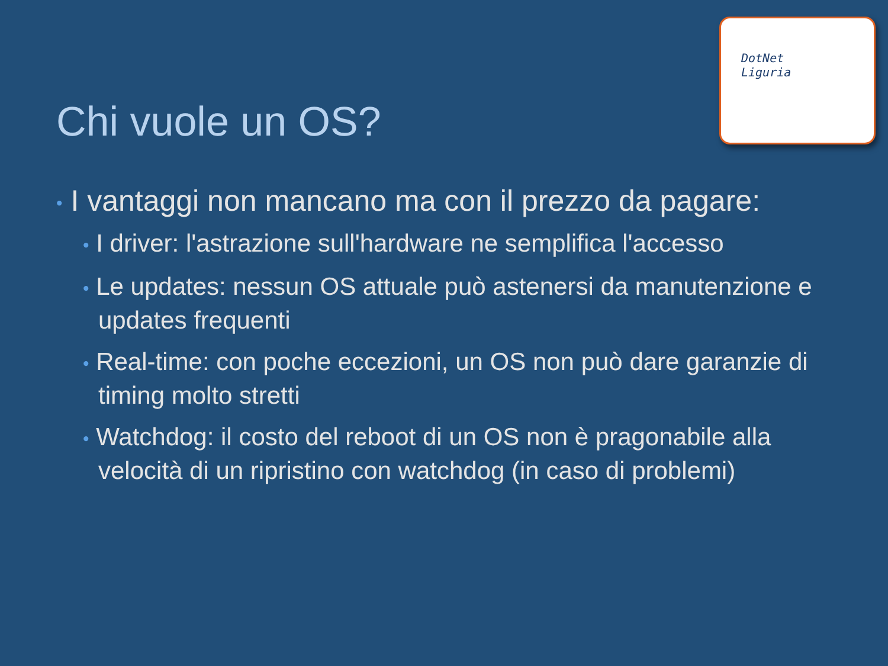DotNet
Liguria
Chi vuole un OS?
• I vantaggi non mancano ma con il prezzo da pagare:
• I driver: l'astrazione sull'hardware ne semplifica l'accesso
• Le updates: nessun OS attuale può astenersi da manutenzione e updates frequenti
• Real-time: con poche eccezioni, un OS non può dare garanzie di timing molto stretti
• Watchdog: il costo del reboot di un OS non è pragonabile alla velocità di un ripristino con watchdog (in caso di problemi)